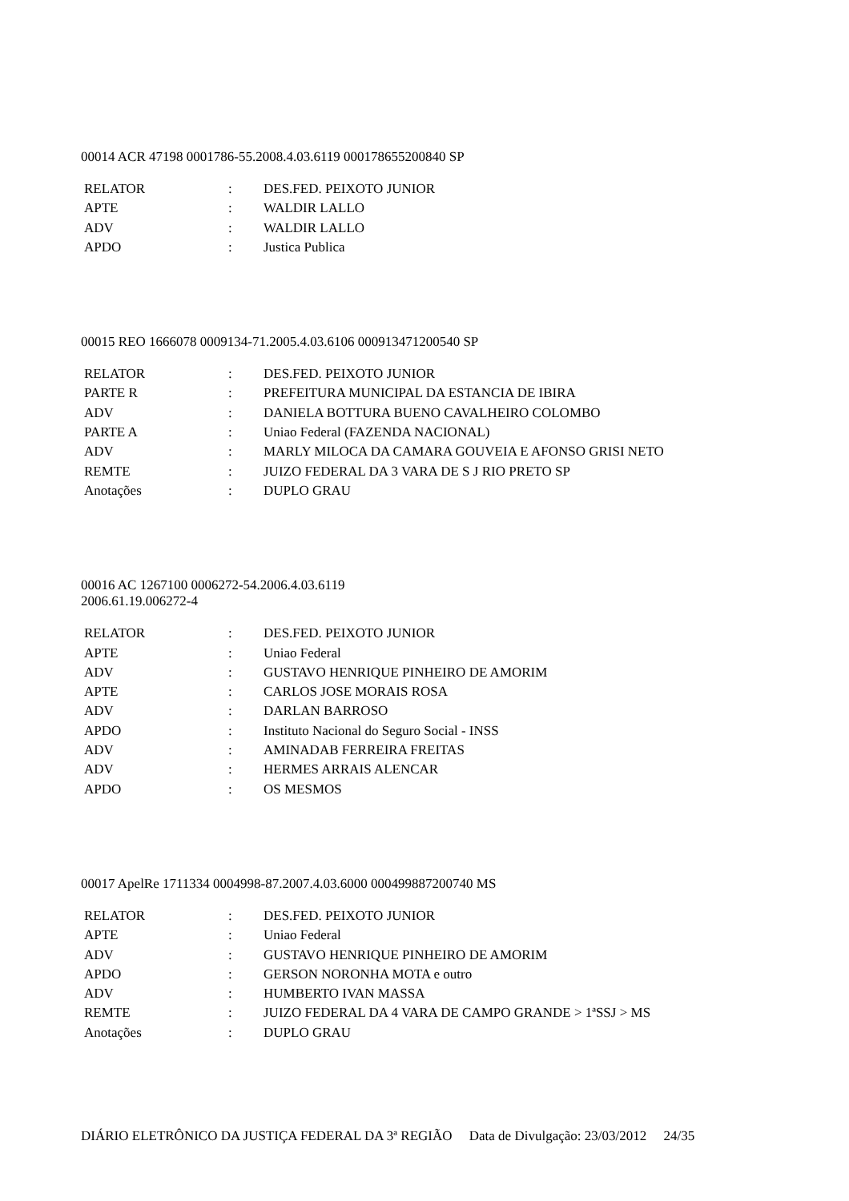00014 ACR 47198 0001786-55.2008.4.03.6119 000178655200840 SP
| RELATOR | : | DES.FED. PEIXOTO JUNIOR |
| APTE | : | WALDIR LALLO |
| ADV | : | WALDIR LALLO |
| APDO | : | Justica Publica |
00015 REO 1666078 0009134-71.2005.4.03.6106 000913471200540 SP
| RELATOR | : | DES.FED. PEIXOTO JUNIOR |
| PARTE R | : | PREFEITURA MUNICIPAL DA ESTANCIA DE IBIRA |
| ADV | : | DANIELA BOTTURA BUENO CAVALHEIRO COLOMBO |
| PARTE A | : | Uniao Federal (FAZENDA NACIONAL) |
| ADV | : | MARLY MILOCA DA CAMARA GOUVEIA E AFONSO GRISI NETO |
| REMTE | : | JUIZO FEDERAL DA 3 VARA DE S J RIO PRETO SP |
| Anotações | : | DUPLO GRAU |
00016 AC 1267100 0006272-54.2006.4.03.6119
2006.61.19.006272-4
| RELATOR | : | DES.FED. PEIXOTO JUNIOR |
| APTE | : | Uniao Federal |
| ADV | : | GUSTAVO HENRIQUE PINHEIRO DE AMORIM |
| APTE | : | CARLOS JOSE MORAIS ROSA |
| ADV | : | DARLAN BARROSO |
| APDO | : | Instituto Nacional do Seguro Social - INSS |
| ADV | : | AMINADAB FERREIRA FREITAS |
| ADV | : | HERMES ARRAIS ALENCAR |
| APDO | : | OS MESMOS |
00017 ApelRe 1711334 0004998-87.2007.4.03.6000 000499887200740 MS
| RELATOR | : | DES.FED. PEIXOTO JUNIOR |
| APTE | : | Uniao Federal |
| ADV | : | GUSTAVO HENRIQUE PINHEIRO DE AMORIM |
| APDO | : | GERSON NORONHA MOTA e outro |
| ADV | : | HUMBERTO IVAN MASSA |
| REMTE | : | JUIZO FEDERAL DA 4 VARA DE CAMPO GRANDE > 1ªSSJ > MS |
| Anotações | : | DUPLO GRAU |
DIÁRIO ELETRÔNICO DA JUSTIÇA FEDERAL DA 3ª REGIÃO Data de Divulgação: 23/03/2012 24/35